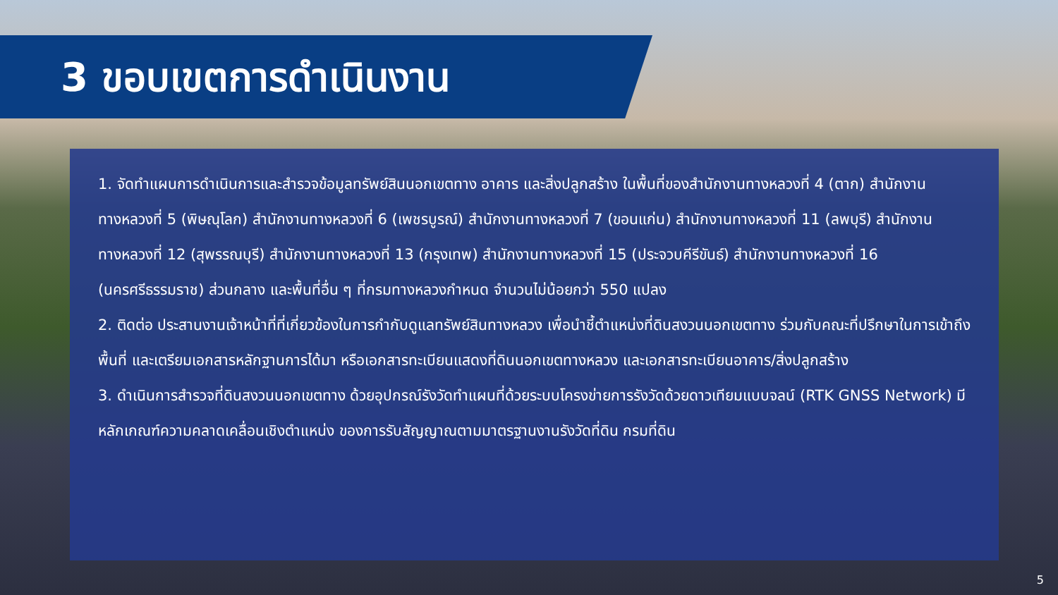3 ขอบเขตการดำเนินงาน
1. จัดทำแผนการดำเนินการและสำรวจข้อมูลทรัพย์สินนอกเขตทาง อาคาร และสิ่งปลูกสร้าง ในพื้นที่ของสำนักงานทางหลวงที่ 4 (ตาก) สำนักงานทางหลวงที่ 5 (พิษณุโลก) สำนักงานทางหลวงที่ 6 (เพชรบูรณ์) สำนักงานทางหลวงที่ 7 (ขอนแก่น) สำนักงานทางหลวงที่ 11 (ลพบุรี) สำนักงานทางหลวงที่ 12 (สุพรรณบุรี) สำนักงานทางหลวงที่ 13 (กรุงเทพ) สำนักงานทางหลวงที่ 15 (ประจวบคีรีขันธ์) สำนักงานทางหลวงที่ 16 (นครศรีธรรมราช) ส่วนกลาง และพื้นที่อื่น ๆ ที่กรมทางหลวงกำหนด จำนวนไม่น้อยกว่า 550 แปลง
2. ติดต่อ ประสานงานเจ้าหน้าที่ที่เกี่ยวข้องในการกำกับดูแลทรัพย์สินทางหลวง เพื่อนำชี้ตำแหน่งที่ดินสงวนนอกเขตทาง ร่วมกับคณะที่ปรึกษาในการเข้าถึงพื้นที่ และเตรียมเอกสารหลักฐานการได้มา หรือเอกสารทะเบียนแสดงที่ดินนอกเขตทางหลวง และเอกสารทะเบียนอาคาร/สิ่งปลูกสร้าง
3. ดำเนินการสำรวจที่ดินสงวนนอกเขตทาง ด้วยอุปกรณ์รังวัดทำแผนที่ด้วยระบบโครงข่ายการรังวัดด้วยดาวเทียมแบบจลน์ (RTK GNSS Network) มีหลักเกณฑ์ความคลาดเคลื่อนเชิงตำแหน่ง ของการรับสัญญาณตามมาตรฐานงานรังวัดที่ดิน กรมที่ดิน
5